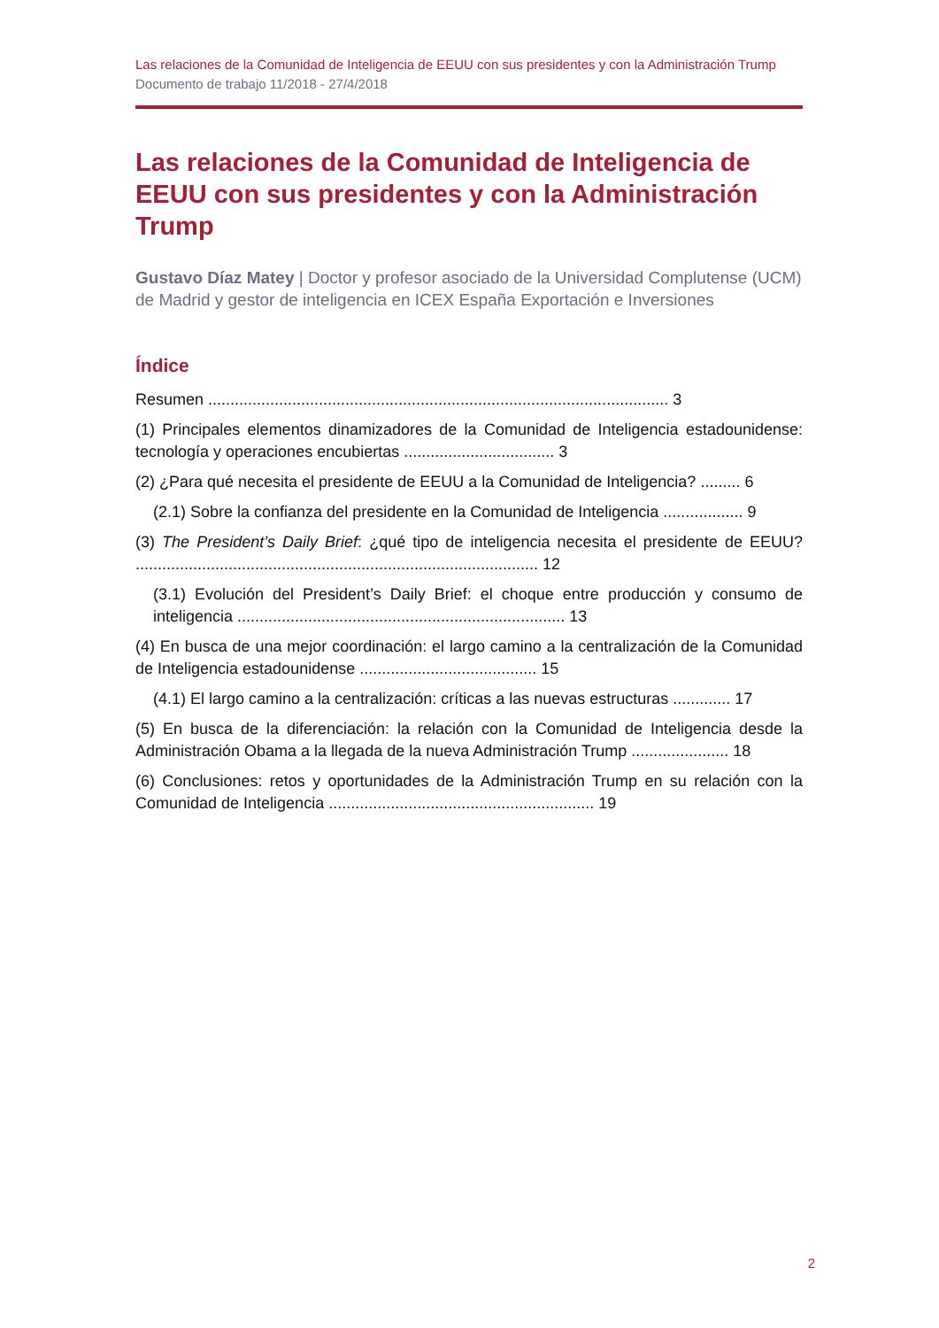Las relaciones de la Comunidad de Inteligencia de EEUU con sus presidentes y con la Administración Trump
Documento de trabajo 11/2018 - 27/4/2018
Las relaciones de la Comunidad de Inteligencia de EEUU con sus presidentes y con la Administración Trump
Gustavo Díaz Matey | Doctor y profesor asociado de la Universidad Complutense (UCM) de Madrid y gestor de inteligencia en ICEX España Exportación e Inversiones
Índice
Resumen ........................................................................................................ 3
(1) Principales elementos dinamizadores de la Comunidad de Inteligencia estadounidense: tecnología y operaciones encubiertas .................................. 3
(2) ¿Para qué necesita el presidente de EEUU a la Comunidad de Inteligencia? ......... 6
(2.1) Sobre la confianza del presidente en la Comunidad de Inteligencia .................. 9
(3) The President’s Daily Brief: ¿qué tipo de inteligencia necesita el presidente de EEUU? ........................................................................................... 12
(3.1) Evolución del President’s Daily Brief: el choque entre producción y consumo de inteligencia .......................................................................... 13
(4) En busca de una mejor coordinación: el largo camino a la centralización de la Comunidad de Inteligencia estadounidense ........................................ 15
(4.1) El largo camino a la centralización: críticas a las nuevas estructuras ............. 17
(5) En busca de la diferenciación: la relación con la Comunidad de Inteligencia desde la Administración Obama a la llegada de la nueva Administración Trump ...................... 18
(6) Conclusiones: retos y oportunidades de la Administración Trump en su relación con la Comunidad de Inteligencia ............................................................ 19
2